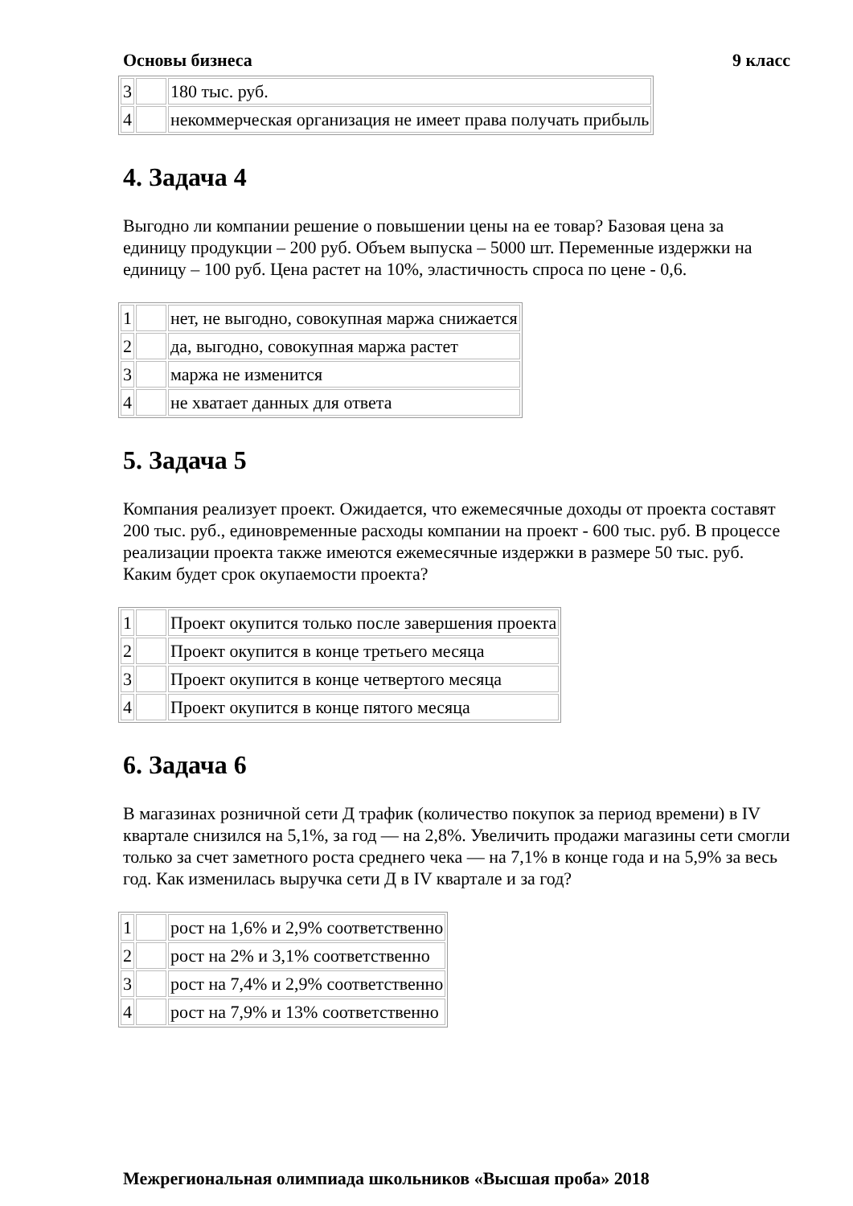Основы бизнеса 9 класс
| 3 | | 180 тыс. руб. |
| 4 | | некоммерческая организация не имеет права получать прибыль |
4. Задача 4
Выгодно ли компании решение о повышении цены на ее товар? Базовая цена за единицу продукции – 200 руб. Объем выпуска – 5000 шт. Переменные издержки на единицу – 100 руб. Цена растет на 10%, эластичность спроса по цене - 0,6.
| 1 | | нет, не выгодно, совокупная маржа снижается |
| 2 | | да, выгодно, совокупная маржа растет |
| 3 | | маржа не изменится |
| 4 | | не хватает данных для ответа |
5. Задача 5
Компания реализует проект. Ожидается, что ежемесячные доходы от проекта составят 200 тыс. руб., единовременные расходы компании на проект - 600 тыс. руб. В процессе реализации проекта также имеются ежемесячные издержки в размере 50 тыс. руб. Каким будет срок окупаемости проекта?
| 1 | | Проект окупится только после завершения проекта |
| 2 | | Проект окупится в конце третьего месяца |
| 3 | | Проект окупится в конце четвертого месяца |
| 4 | | Проект окупится в конце пятого месяца |
6. Задача 6
В магазинах розничной сети Д трафик (количество покупок за период времени) в IV квартале снизился на 5,1%, за год — на 2,8%. Увеличить продажи магазины сети смогли только за счет заметного роста среднего чека — на 7,1% в конце года и на 5,9% за весь год. Как изменилась выручка сети Д в IV квартале и за год?
| 1 | | рост на 1,6% и 2,9% соответственно |
| 2 | | рост на 2% и 3,1% соответственно |
| 3 | | рост на 7,4% и 2,9% соответственно |
| 4 | | рост на 7,9% и 13% соответственно |
Межрегиональная олимпиада школьников «Высшая проба» 2018